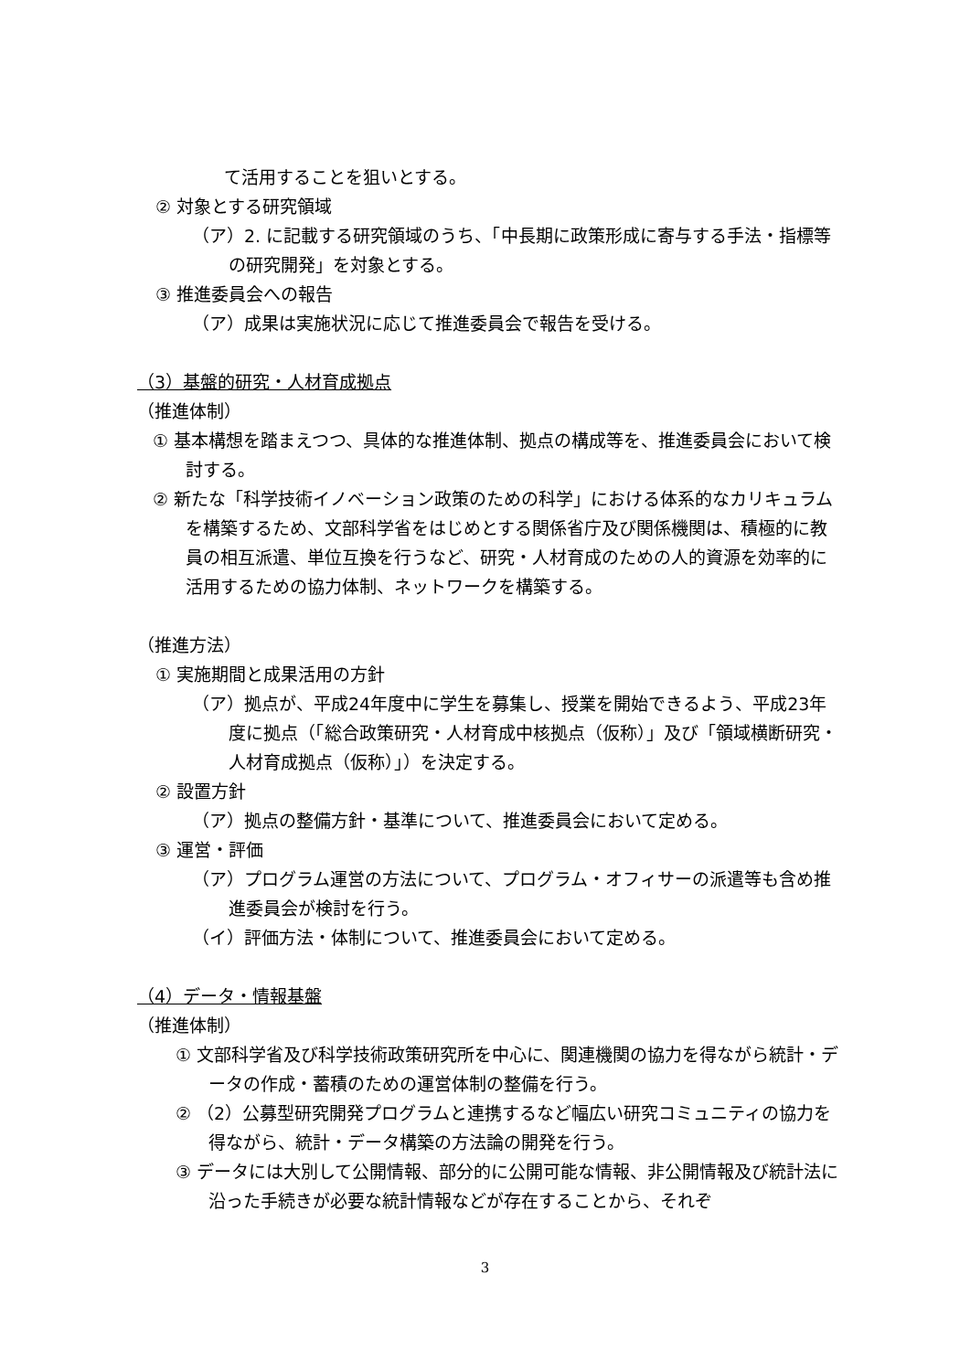て活用することを狙いとする。
② 対象とする研究領域
（ア）2. に記載する研究領域のうち、「中長期に政策形成に寄与する手法・指標等の研究開発」を対象とする。
③ 推進委員会への報告
（ア）成果は実施状況に応じて推進委員会で報告を受ける。
（3）基盤的研究・人材育成拠点
（推進体制）
① 基本構想を踏まえつつ、具体的な推進体制、拠点の構成等を、推進委員会において検討する。
② 新たな「科学技術イノベーション政策のための科学」における体系的なカリキュラムを構築するため、文部科学省をはじめとする関係省庁及び関係機関は、積極的に教員の相互派遣、単位互換を行うなど、研究・人材育成のための人的資源を効率的に活用するための協力体制、ネットワークを構築する。
（推進方法）
① 実施期間と成果活用の方針
（ア）拠点が、平成24年度中に学生を募集し、授業を開始できるよう、平成23年度に拠点（「総合政策研究・人材育成中核拠点（仮称）」及び「領域横断研究・人材育成拠点（仮称）」）を決定する。
② 設置方針
（ア）拠点の整備方針・基準について、推進委員会において定める。
③ 運営・評価
（ア）プログラム運営の方法について、プログラム・オフィサーの派遣等も含め推進委員会が検討を行う。
（イ）評価方法・体制について、推進委員会において定める。
（4）データ・情報基盤
（推進体制）
① 文部科学省及び科学技術政策研究所を中心に、関連機関の協力を得ながら統計・データの作成・蓄積のための運営体制の整備を行う。
② （2）公募型研究開発プログラムと連携するなど幅広い研究コミュニティの協力を得ながら、統計・データ構築の方法論の開発を行う。
③ データには大別して公開情報、部分的に公開可能な情報、非公開情報及び統計法に沿った手続きが必要な統計情報などが存在することから、それぞ
3